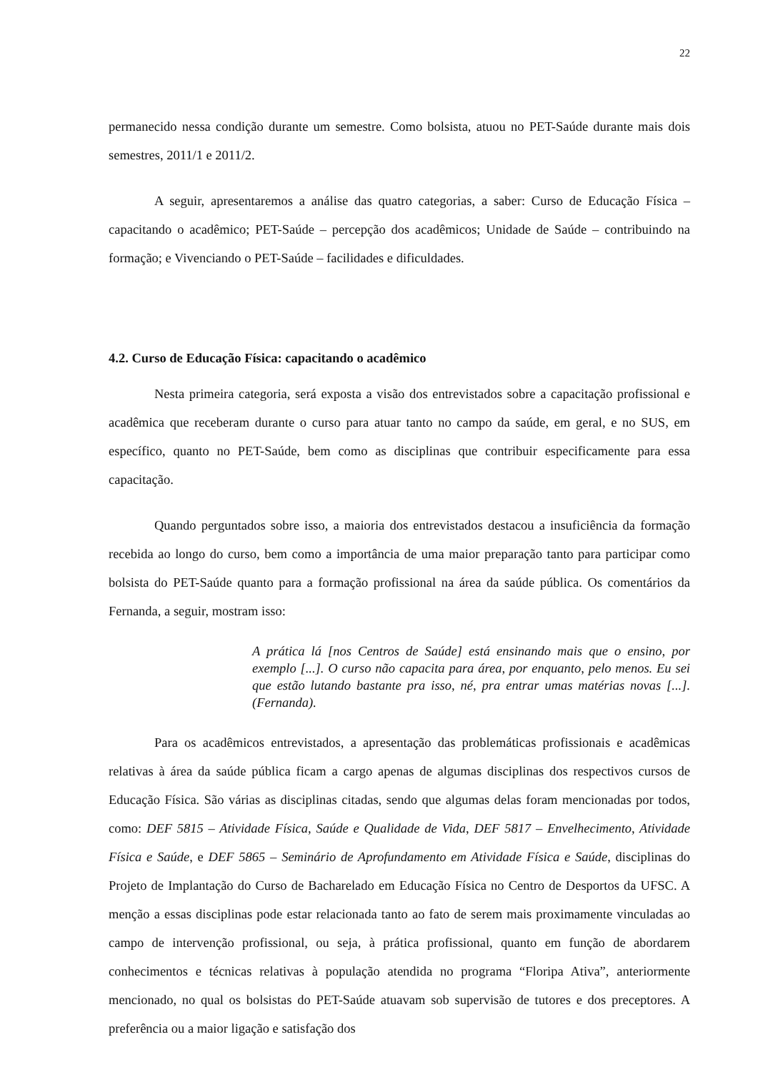22
permanecido nessa condição durante um semestre. Como bolsista, atuou no PET-Saúde durante mais dois semestres, 2011/1 e 2011/2.
A seguir, apresentaremos a análise das quatro categorias, a saber: Curso de Educação Física – capacitando o acadêmico; PET-Saúde – percepção dos acadêmicos; Unidade de Saúde – contribuindo na formação; e Vivenciando o PET-Saúde – facilidades e dificuldades.
4.2. Curso de Educação Física: capacitando o acadêmico
Nesta primeira categoria, será exposta a visão dos entrevistados sobre a capacitação profissional e acadêmica que receberam durante o curso para atuar tanto no campo da saúde, em geral, e no SUS, em específico, quanto no PET-Saúde, bem como as disciplinas que contribuir especificamente para essa capacitação.
Quando perguntados sobre isso, a maioria dos entrevistados destacou a insuficiência da formação recebida ao longo do curso, bem como a importância de uma maior preparação tanto para participar como bolsista do PET-Saúde quanto para a formação profissional na área da saúde pública. Os comentários da Fernanda, a seguir, mostram isso:
A prática lá [nos Centros de Saúde] está ensinando mais que o ensino, por exemplo [...]. O curso não capacita para área, por enquanto, pelo menos. Eu sei que estão lutando bastante pra isso, né, pra entrar umas matérias novas [...]. (Fernanda).
Para os acadêmicos entrevistados, a apresentação das problemáticas profissionais e acadêmicas relativas à área da saúde pública ficam a cargo apenas de algumas disciplinas dos respectivos cursos de Educação Física. São várias as disciplinas citadas, sendo que algumas delas foram mencionadas por todos, como: DEF 5815 – Atividade Física, Saúde e Qualidade de Vida, DEF 5817 – Envelhecimento, Atividade Física e Saúde, e DEF 5865 – Seminário de Aprofundamento em Atividade Física e Saúde, disciplinas do Projeto de Implantação do Curso de Bacharelado em Educação Física no Centro de Desportos da UFSC. A menção a essas disciplinas pode estar relacionada tanto ao fato de serem mais proximamente vinculadas ao campo de intervenção profissional, ou seja, à prática profissional, quanto em função de abordarem conhecimentos e técnicas relativas à população atendida no programa “Floripa Ativa”, anteriormente mencionado, no qual os bolsistas do PET-Saúde atuavam sob supervisão de tutores e dos preceptores. A preferência ou a maior ligação e satisfação dos